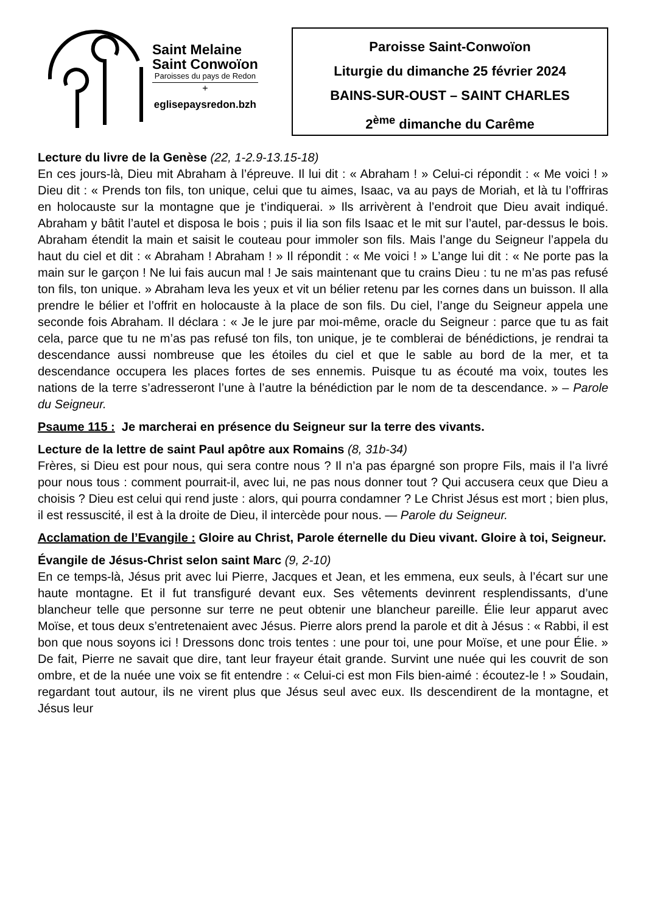Saint Melaine
Saint Conwoïon
Paroisses du pays de Redon
+
eglisepaysredon.bzh
Paroisse Saint-Conwoïon
Liturgie du dimanche 25 février 2024
BAINS-SUR-OUST – SAINT CHARLES
2<sup>ème</sup> dimanche du Carême
Lecture du livre de la Genèse (22, 1-2.9-13.15-18)
En ces jours-là, Dieu mit Abraham à l’épreuve. Il lui dit : « Abraham ! » Celui-ci répondit : « Me voici ! » Dieu dit : « Prends ton fils, ton unique, celui que tu aimes, Isaac, va au pays de Moriah, et là tu l’offriras en holocauste sur la montagne que je t’indiquerai. » Ils arrivèrent à l’endroit que Dieu avait indiqué. Abraham y bâtit l’autel et disposa le bois ; puis il lia son fils Isaac et le mit sur l’autel, par-dessus le bois. Abraham étendit la main et saisit le couteau pour immoler son fils. Mais l’ange du Seigneur l’appela du haut du ciel et dit : « Abraham ! Abraham ! » Il répondit : « Me voici ! » L’ange lui dit : « Ne porte pas la main sur le garçon ! Ne lui fais aucun mal ! Je sais maintenant que tu crains Dieu : tu ne m’as pas refusé ton fils, ton unique. » Abraham leva les yeux et vit un bélier retenu par les cornes dans un buisson. Il alla prendre le bélier et l’offrit en holocauste à la place de son fils. Du ciel, l’ange du Seigneur appela une seconde fois Abraham. Il déclara : « Je le jure par moi-même, oracle du Seigneur : parce que tu as fait cela, parce que tu ne m’as pas refusé ton fils, ton unique, je te comblerai de bénédictions, je rendrai ta descendance aussi nombreuse que les étoiles du ciel et que le sable au bord de la mer, et ta descendance occupera les places fortes de ses ennemis. Puisque tu as écouté ma voix, toutes les nations de la terre s’adresseront l’une à l’autre la bénédiction par le nom de ta descendance. » – Parole du Seigneur.
Psaume 115 : Je marcherai en présence du Seigneur sur la terre des vivants.
Lecture de la lettre de saint Paul apôtre aux Romains (8, 31b-34)
Frères, si Dieu est pour nous, qui sera contre nous ? Il n’a pas épargné son propre Fils, mais il l’a livré pour nous tous : comment pourrait-il, avec lui, ne pas nous donner tout ? Qui accusera ceux que Dieu a choisis ? Dieu est celui qui rend juste : alors, qui pourra condamner ? Le Christ Jésus est mort ; bien plus, il est ressuscité, il est à la droite de Dieu, il intercède pour nous. — Parole du Seigneur.
Acclamation de l’Evangile : Gloire au Christ, Parole éternelle du Dieu vivant. Gloire à toi, Seigneur.
Évangile de Jésus-Christ selon saint Marc (9, 2-10)
En ce temps-là, Jésus prit avec lui Pierre, Jacques et Jean, et les emmena, eux seuls, à l’écart sur une haute montagne. Et il fut transfiguré devant eux. Ses vêtements devinrent resplendissants, d’une blancheur telle que personne sur terre ne peut obtenir une blancheur pareille. Élie leur apparut avec Moïse, et tous deux s’entretenaient avec Jésus. Pierre alors prend la parole et dit à Jésus : « Rabbi, il est bon que nous soyons ici ! Dressons donc trois tentes : une pour toi, une pour Moïse, et une pour Élie. » De fait, Pierre ne savait que dire, tant leur frayeur était grande. Survint une nuée qui les couvrit de son ombre, et de la nuée une voix se fit entendre : « Celui-ci est mon Fils bien-aimé : écoutez-le ! » Soudain, regardant tout autour, ils ne virent plus que Jésus seul avec eux. Ils descendirent de la montagne, et Jésus leur